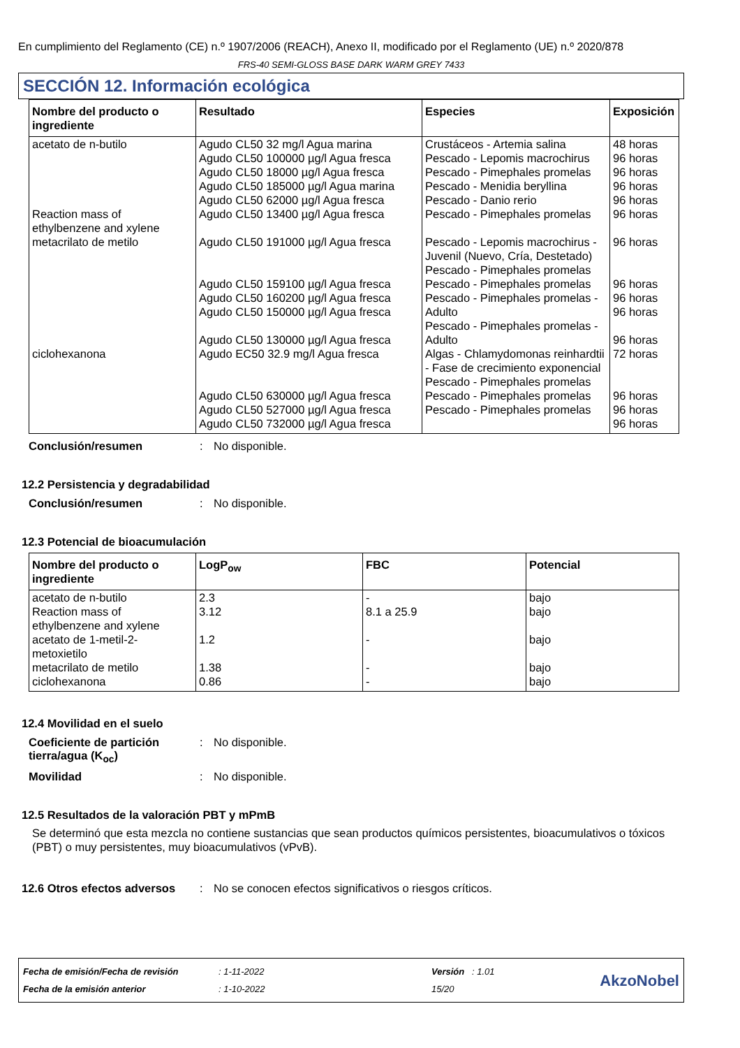En cumplimiento del Reglamento (CE) n.º 1907/2006 (REACH), Anexo II, modificado por el Reglamento (UE) n.º 2020/878
FRS-40 SEMI-GLOSS BASE DARK WARM GREY 7433
SECCIÓN 12. Información ecológica
| Nombre del producto o ingrediente | Resultado | Especies | Exposición |
| --- | --- | --- | --- |
| acetato de n-butilo | Agudo CL50 32 mg/l Agua marina Agudo CL50 100000 µg/l Agua fresca Agudo CL50 18000 µg/l Agua fresca Agudo CL50 185000 µg/l Agua marina Agudo CL50 62000 µg/l Agua fresca | Crustáceos - Artemia salina Pescado - Lepomis macrochirus Pescado - Pimephales promelas Pescado - Menidia beryllina Pescado - Danio rerio | 48 horas 96 horas 96 horas 96 horas 96 horas |
| Reaction mass of ethylbenzene and xylene | Agudo CL50 13400 µg/l Agua fresca | Pescado - Pimephales promelas | 96 horas |
| metacrilato de metilo | Agudo CL50 191000 µg/l Agua fresca Agudo CL50 159100 µg/l Agua fresca Agudo CL50 160200 µg/l Agua fresca Agudo CL50 150000 µg/l Agua fresca Agudo CL50 130000 µg/l Agua fresca | Pescado - Lepomis macrochirus - Juvenil (Nuevo, Cría, Destetado) Pescado - Pimephales promelas Pescado - Pimephales promelas Pescado - Pimephales promelas - Adulto Pescado - Pimephales promelas - Adulto | 96 horas 96 horas 96 horas 96 horas 96 horas |
| ciclohexanona | Agudo EC50 32.9 mg/l Agua fresca Agudo CL50 630000 µg/l Agua fresca Agudo CL50 527000 µg/l Agua fresca Agudo CL50 732000 µg/l Agua fresca | Algas - Chlamydomonas reinhardtii - Fase de crecimiento exponencial Pescado - Pimephales promelas Pescado - Pimephales promelas Pescado - Pimephales promelas | 72 horas 96 horas 96 horas 96 horas |
Conclusión/resumen: No disponible.
12.2 Persistencia y degradabilidad
Conclusión/resumen: No disponible.
12.3 Potencial de bioacumulación
| Nombre del producto o ingrediente | LogP<sub>ow</sub> | FBC | Potencial |
| --- | --- | --- | --- |
| acetato de n-butilo | 2.3 | - | bajo |
| Reaction mass of ethylbenzene and xylene | 3.12 | 8.1 a 25.9 | bajo |
| acetato de 1-metil-2-metoxietilo | 1.2 | - | bajo |
| metacrilato de metilo | 1.38 | - | bajo |
| ciclohexanona | 0.86 | - | bajo |
12.4 Movilidad en el suelo
Coeficiente de partición tierra/agua (K<sub>oc</sub>): No disponible.
Movilidad: No disponible.
12.5 Resultados de la valoración PBT y mPmB
Se determinó que esta mezcla no contiene sustancias que sean productos químicos persistentes, bioacumulativos o tóxicos (PBT) o muy persistentes, muy bioacumulativos (vPvB).
12.6 Otros efectos adversos: No se conocen efectos significativos o riesgos críticos.
Fecha de emisión/Fecha de revisión
Fecha de la emisión anterior
: 1-11-2022
: 1-10-2022
Versión : 1.01
15/20
AkzoNobel